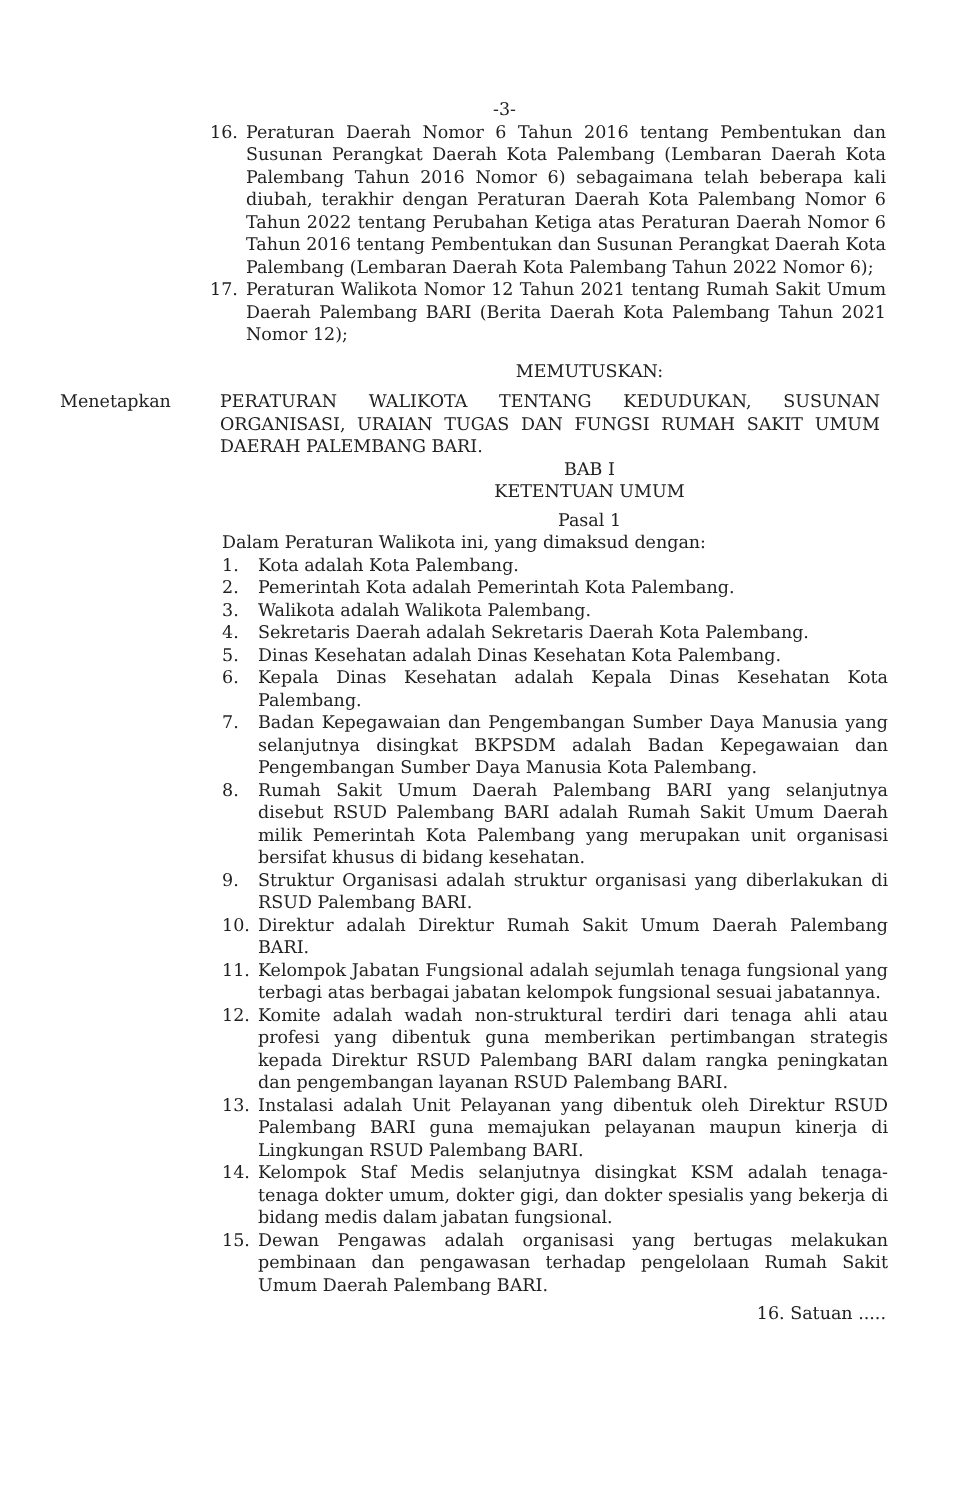-3-
16. Peraturan Daerah Nomor 6 Tahun 2016 tentang Pembentukan dan Susunan Perangkat Daerah Kota Palembang (Lembaran Daerah Kota Palembang Tahun 2016 Nomor 6) sebagaimana telah beberapa kali diubah, terakhir dengan Peraturan Daerah Kota Palembang Nomor 6 Tahun 2022 tentang Perubahan Ketiga atas Peraturan Daerah Nomor 6 Tahun 2016 tentang Pembentukan dan Susunan Perangkat Daerah Kota Palembang (Lembaran Daerah Kota Palembang Tahun 2022 Nomor 6);
17. Peraturan Walikota Nomor 12 Tahun 2021 tentang Rumah Sakit Umum Daerah Palembang BARI (Berita Daerah Kota Palembang Tahun 2021 Nomor 12);
MEMUTUSKAN:
Menetapkan PERATURAN WALIKOTA TENTANG KEDUDUKAN, SUSUNAN ORGANISASI, URAIAN TUGAS DAN FUNGSI RUMAH SAKIT UMUM DAERAH PALEMBANG BARI.
BAB I
KETENTUAN UMUM
Pasal 1
Dalam Peraturan Walikota ini, yang dimaksud dengan:
1. Kota adalah Kota Palembang.
2. Pemerintah Kota adalah Pemerintah Kota Palembang.
3. Walikota adalah Walikota Palembang.
4. Sekretaris Daerah adalah Sekretaris Daerah Kota Palembang.
5. Dinas Kesehatan adalah Dinas Kesehatan Kota Palembang.
6. Kepala Dinas Kesehatan adalah Kepala Dinas Kesehatan Kota Palembang.
7. Badan Kepegawaian dan Pengembangan Sumber Daya Manusia yang selanjutnya disingkat BKPSDM adalah Badan Kepegawaian dan Pengembangan Sumber Daya Manusia Kota Palembang.
8. Rumah Sakit Umum Daerah Palembang BARI yang selanjutnya disebut RSUD Palembang BARI adalah Rumah Sakit Umum Daerah milik Pemerintah Kota Palembang yang merupakan unit organisasi bersifat khusus di bidang kesehatan.
9. Struktur Organisasi adalah struktur organisasi yang diberlakukan di RSUD Palembang BARI.
10. Direktur adalah Direktur Rumah Sakit Umum Daerah Palembang BARI.
11. Kelompok Jabatan Fungsional adalah sejumlah tenaga fungsional yang terbagi atas berbagai jabatan kelompok fungsional sesuai jabatannya.
12. Komite adalah wadah non-struktural terdiri dari tenaga ahli atau profesi yang dibentuk guna memberikan pertimbangan strategis kepada Direktur RSUD Palembang BARI dalam rangka peningkatan dan pengembangan layanan RSUD Palembang BARI.
13. Instalasi adalah Unit Pelayanan yang dibentuk oleh Direktur RSUD Palembang BARI guna memajukan pelayanan maupun kinerja di Lingkungan RSUD Palembang BARI.
14. Kelompok Staf Medis selanjutnya disingkat KSM adalah tenaga-tenaga dokter umum, dokter gigi, dan dokter spesialis yang bekerja di bidang medis dalam jabatan fungsional.
15. Dewan Pengawas adalah organisasi yang bertugas melakukan pembinaan dan pengawasan terhadap pengelolaan Rumah Sakit Umum Daerah Palembang BARI.
16. Satuan .....